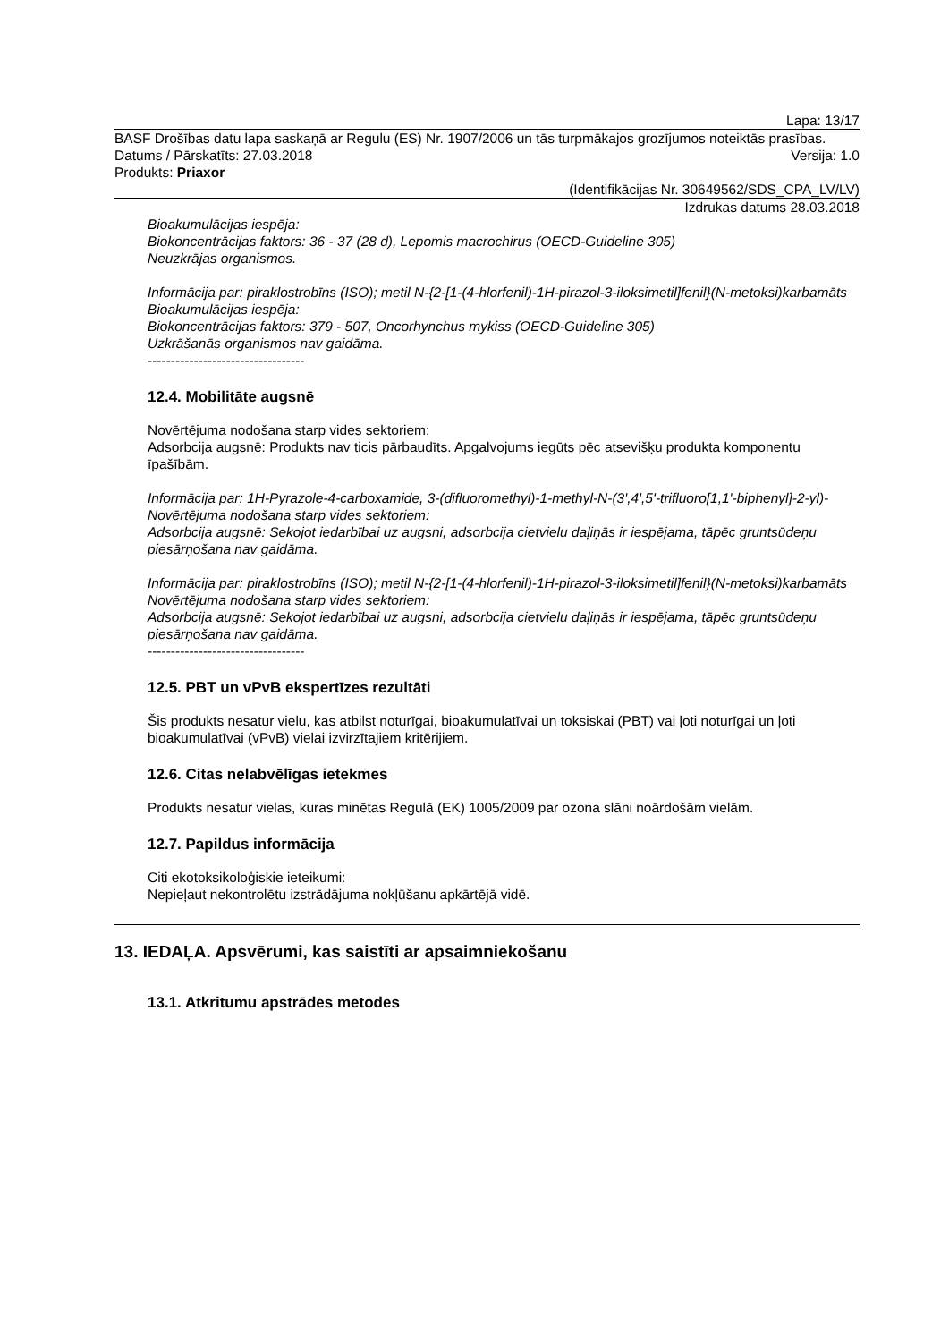Lapa: 13/17
BASF Drošības datu lapa saskaņā ar Regulu (ES) Nr. 1907/2006 un tās turpmākajos grozījumos noteiktās prasības.
Datums / Pārskatīts: 27.03.2018 Versija: 1.0
Produkts: Priaxor
(Identifikācijas Nr. 30649562/SDS_CPA_LV/LV)
Izdrukas datums 28.03.2018
Bioakumulācijas iespēja:
Biokoncentrācijas faktors: 36 - 37 (28 d), Lepomis macrochirus (OECD-Guideline 305)
Neuzkrājas organismos.
Informācija par: piraklostrobīns (ISO); metil N-{2-[1-(4-hlorfenil)-1H-pirazol-3-iloksimetil]fenil}(N-metoksi)karbamāts
Bioakumulācijas iespēja:
Biokoncentrācijas faktors: 379 - 507, Oncorhynchus mykiss (OECD-Guideline 305)
Uzkrāšanās organismos nav gaidāma.
----------------------------------
12.4. Mobilitāte augsnē
Novērtējuma nodošana starp vides sektoriem:
Adsorbcija augsnē: Produkts nav ticis pārbaudīts. Apgalvojums iegūts pēc atsevišķu produkta komponentu īpašībām.
Informācija par: 1H-Pyrazole-4-carboxamide, 3-(difluoromethyl)-1-methyl-N-(3',4',5'-trifluoro[1,1'-biphenyl]-2-yl)-
Novērtējuma nodošana starp vides sektoriem:
Adsorbcija augsnē: Sekojot iedarbībai uz augsni, adsorbcija cietvielu daļiņās ir iespējama, tāpēc gruntsūdeņu piesārņošana nav gaidāma.
Informācija par: piraklostrobīns (ISO); metil N-{2-[1-(4-hlorfenil)-1H-pirazol-3-iloksimetil]fenil}(N-metoksi)karbamāts
Novērtējuma nodošana starp vides sektoriem:
Adsorbcija augsnē: Sekojot iedarbībai uz augsni, adsorbcija cietvielu daļiņās ir iespējama, tāpēc gruntsūdeņu piesārņošana nav gaidāma.
----------------------------------
12.5. PBT un vPvB ekspertīzes rezultāti
Šis produkts nesatur vielu, kas atbilst noturīgai, bioakumulatīvai un toksiskai (PBT) vai ļoti noturīgai un ļoti bioakumulatīvai (vPvB) vielai izvirzītajiem kritērijiem.
12.6. Citas nelabvēlīgas ietekmes
Produkts nesatur vielas, kuras minētas Regulā (EK) 1005/2009 par ozona slāni noārdošām vielām.
12.7. Papildus informācija
Citi ekotoksikoloģiskie ieteikumi:
Nepieļaut nekontrolētu izstrādājuma nokļūšanu apkārtējā vidē.
13. IEDAĻA. Apsvērumi, kas saistīti ar apsaimniekošanu
13.1. Atkritumu apstrādes metodes